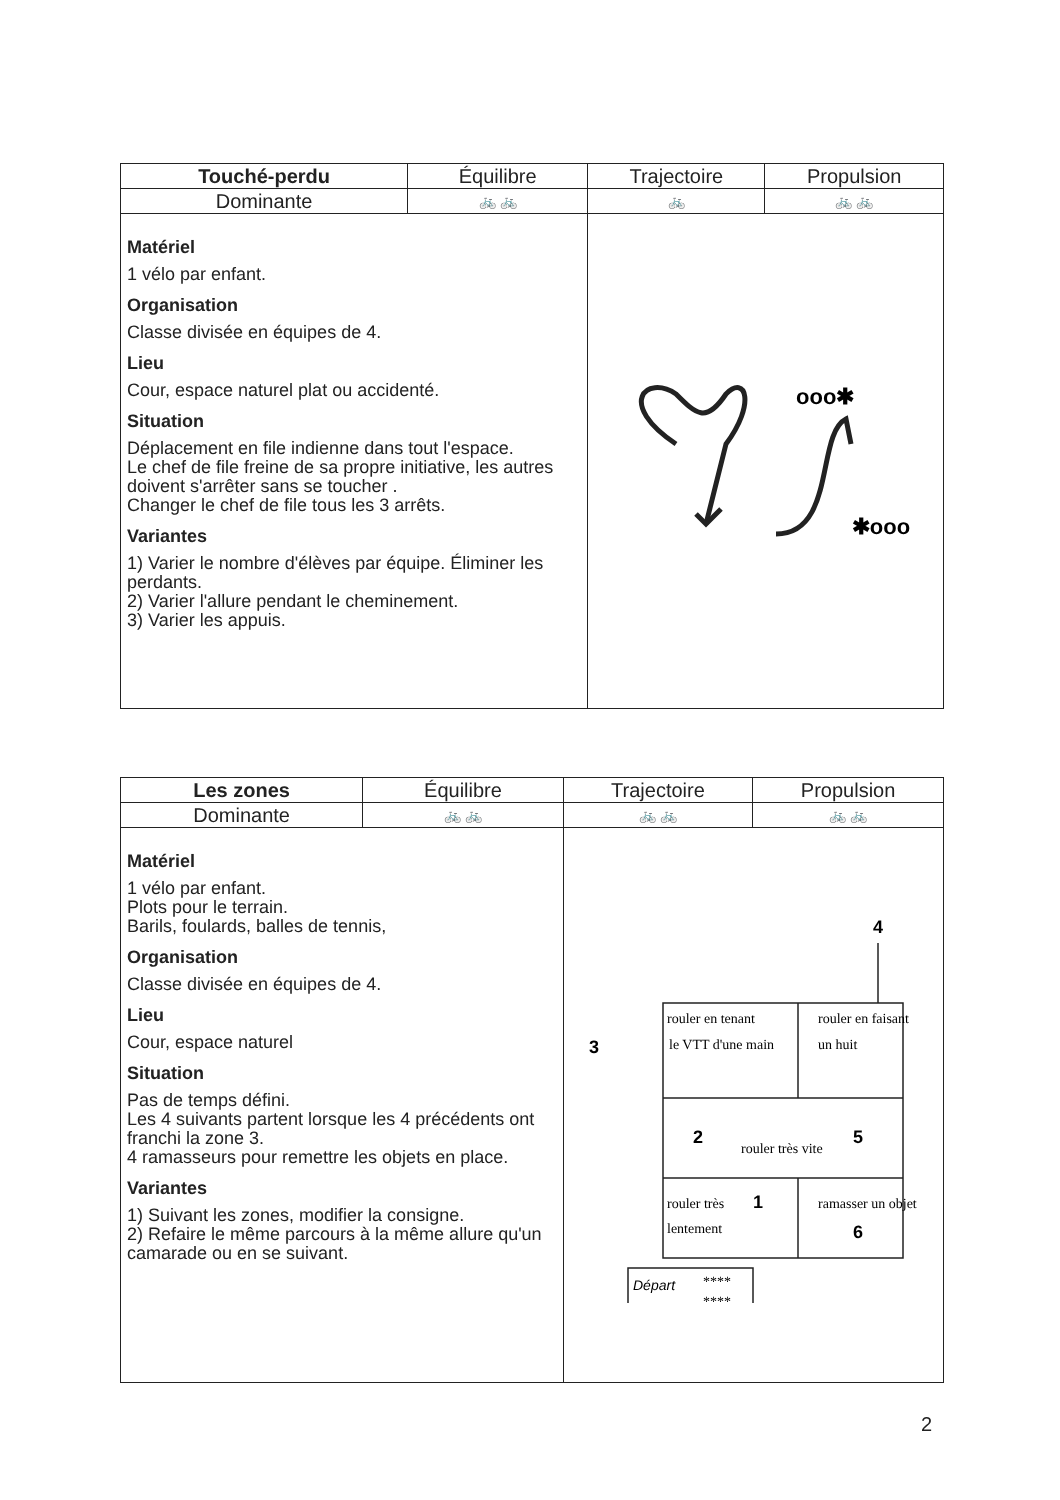| Touché-perdu | Équilibre | Trajectoire | Propulsion |
| --- | --- | --- | --- |
| Dominante | 🚲 🚲 | 🚲 | 🚲 🚲 |
| Matériel 1 vélo par enfant. Organisation Classe divisée en équipes de 4. Lieu Cour, espace naturel plat ou accidenté. Situation Déplacement en file indienne dans tout l'espace. Le chef de file freine de sa propre initiative, les autres doivent s'arrêter sans se toucher . Changer le chef de file tous les 3 arrêts. Variantes 1) Varier le nombre d'élèves par équipe. Éliminer les perdants. 2) Varier l'allure pendant le cheminement. 3) Varier les appuis. | | ooo✱ ✱ooo | |
| Les zones | Équilibre | Trajectoire | Propulsion |
| --- | --- | --- | --- |
| Dominante | 🚲 🚲 | 🚲 🚲 | 🚲 🚲 |
| Matériel 1 vélo par enfant. Plots pour le terrain. Barils, foulards, balles de tennis, Organisation Classe divisée en équipes de 4. Lieu Cour, espace naturel Situation Pas de temps défini. Les 4 suivants partent lorsque les 4 précédents ont franchi la zone 3. 4 ramasseurs pour remettre les objets en place. Variantes 1) Suivant les zones, modifier la consigne. 2) Refaire le même parcours à la même allure qu'un camarade ou en se suivant. | | 4 3 rouler en tenant le VTT d'une main rouler en faisant un huit 2 rouler très vite 5 rouler très lentement 1 ramasser un objet 6 Départ **** **** | |
2